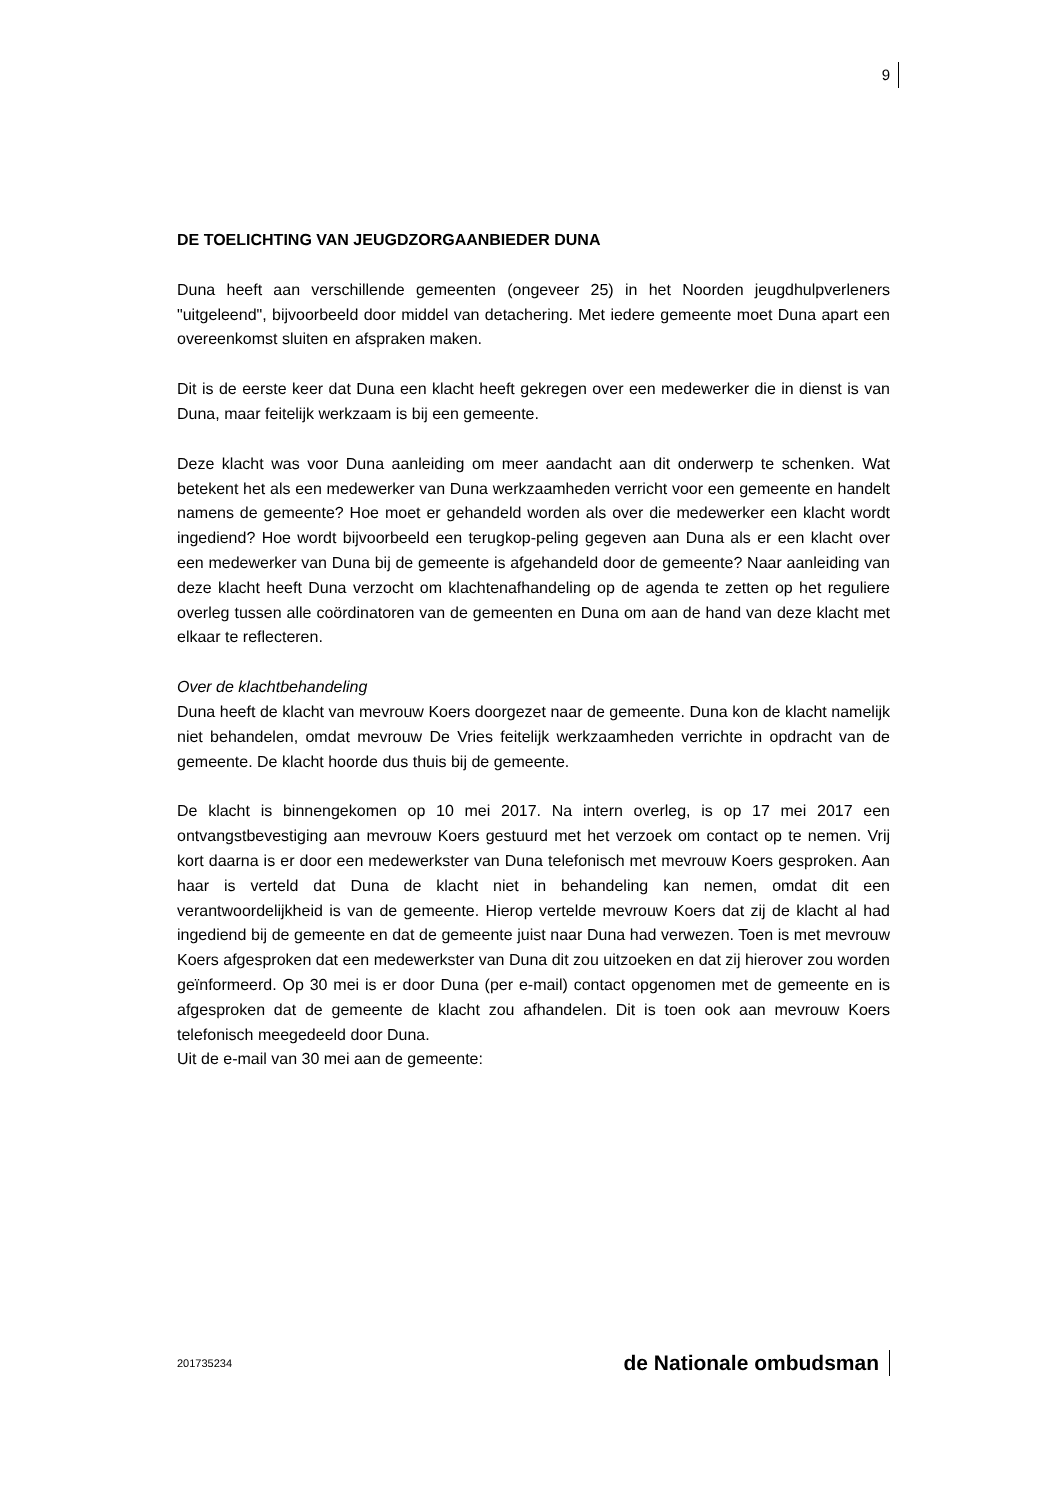9
DE TOELICHTING VAN JEUGDZORGAANBIEDER DUNA
Duna heeft aan verschillende gemeenten (ongeveer 25) in het Noorden jeugdhulpverleners "uitgeleend", bijvoorbeeld door middel van detachering. Met iedere gemeente moet Duna apart een overeenkomst sluiten en afspraken maken.
Dit is de eerste keer dat Duna een klacht heeft gekregen over een medewerker die in dienst is van Duna, maar feitelijk werkzaam is bij een gemeente.
Deze klacht was voor Duna aanleiding om meer aandacht aan dit onderwerp te schenken. Wat betekent het als een medewerker van Duna werkzaamheden verricht voor een gemeente en handelt namens de gemeente? Hoe moet er gehandeld worden als over die medewerker een klacht wordt ingediend? Hoe wordt bijvoorbeeld een terugkop-peling gegeven aan Duna als er een klacht over een medewerker van Duna bij de gemeente is afgehandeld door de gemeente? Naar aanleiding van deze klacht heeft Duna verzocht om klachtenafhandeling op de agenda te zetten op het reguliere overleg tussen alle coördinatoren van de gemeenten en Duna om aan de hand van deze klacht met elkaar te reflecteren.
Over de klachtbehandeling
Duna heeft de klacht van mevrouw Koers doorgezet naar de gemeente. Duna kon de klacht namelijk niet behandelen, omdat mevrouw De Vries feitelijk werkzaamheden verrichte in opdracht van de gemeente. De klacht hoorde dus thuis bij de gemeente.
De klacht is binnengekomen op 10 mei 2017. Na intern overleg, is op 17 mei 2017 een ontvangstbevestiging aan mevrouw Koers gestuurd met het verzoek om contact op te nemen. Vrij kort daarna is er door een medewerkster van Duna telefonisch met mevrouw Koers gesproken. Aan haar is verteld dat Duna de klacht niet in behandeling kan nemen, omdat dit een verantwoordelijkheid is van de gemeente. Hierop vertelde mevrouw Koers dat zij de klacht al had ingediend bij de gemeente en dat de gemeente juist naar Duna had verwezen. Toen is met mevrouw Koers afgesproken dat een medewerkster van Duna dit zou uitzoeken en dat zij hierover zou worden geïnformeerd. Op 30 mei is er door Duna (per e-mail) contact opgenomen met de gemeente en is afgesproken dat de gemeente de klacht zou afhandelen. Dit is toen ook aan mevrouw Koers telefonisch meegedeeld door Duna.
Uit de e-mail van 30 mei aan de gemeente:
201735234 de Nationale ombudsman